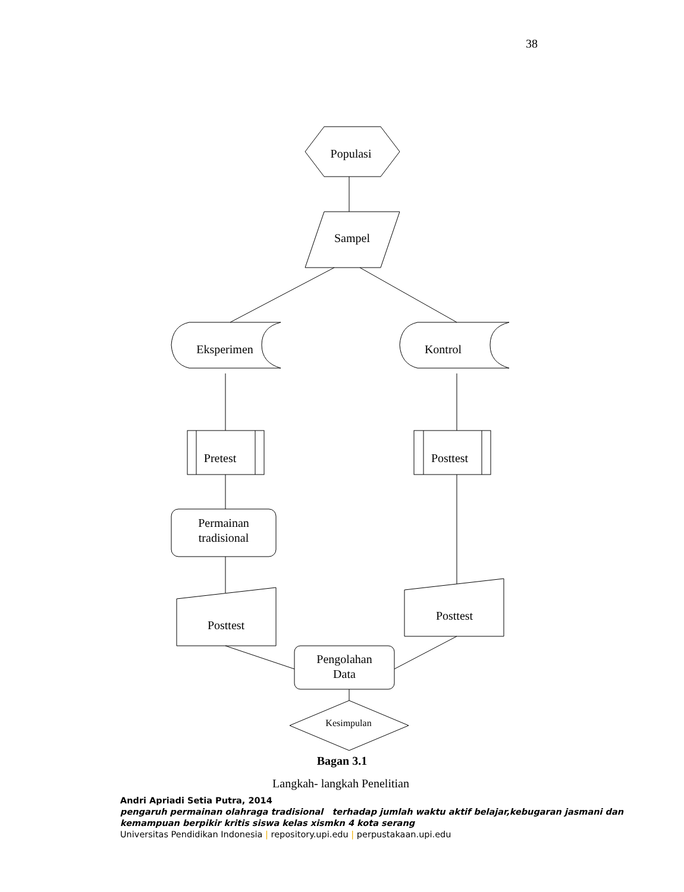38
Populasi
Sampel
Eksperimen
Kontrol
Pretest
Posttest
Permainan
tradisional
Posttest
Posttest
Pengolahan
Data
Kesimpulan
Bagan 3.1
Langkah- langkah Penelitian
Andri Apriadi Setia Putra, 2014
pengaruh permainan olahraga tradisional terhadap jumlah waktu aktif belajar,kebugaran jasmani dan kemampuan berpikir kritis siswa kelas xismkn 4 kota serang
Universitas Pendidikan Indonesia | repository.upi.edu | perpustakaan.upi.edu